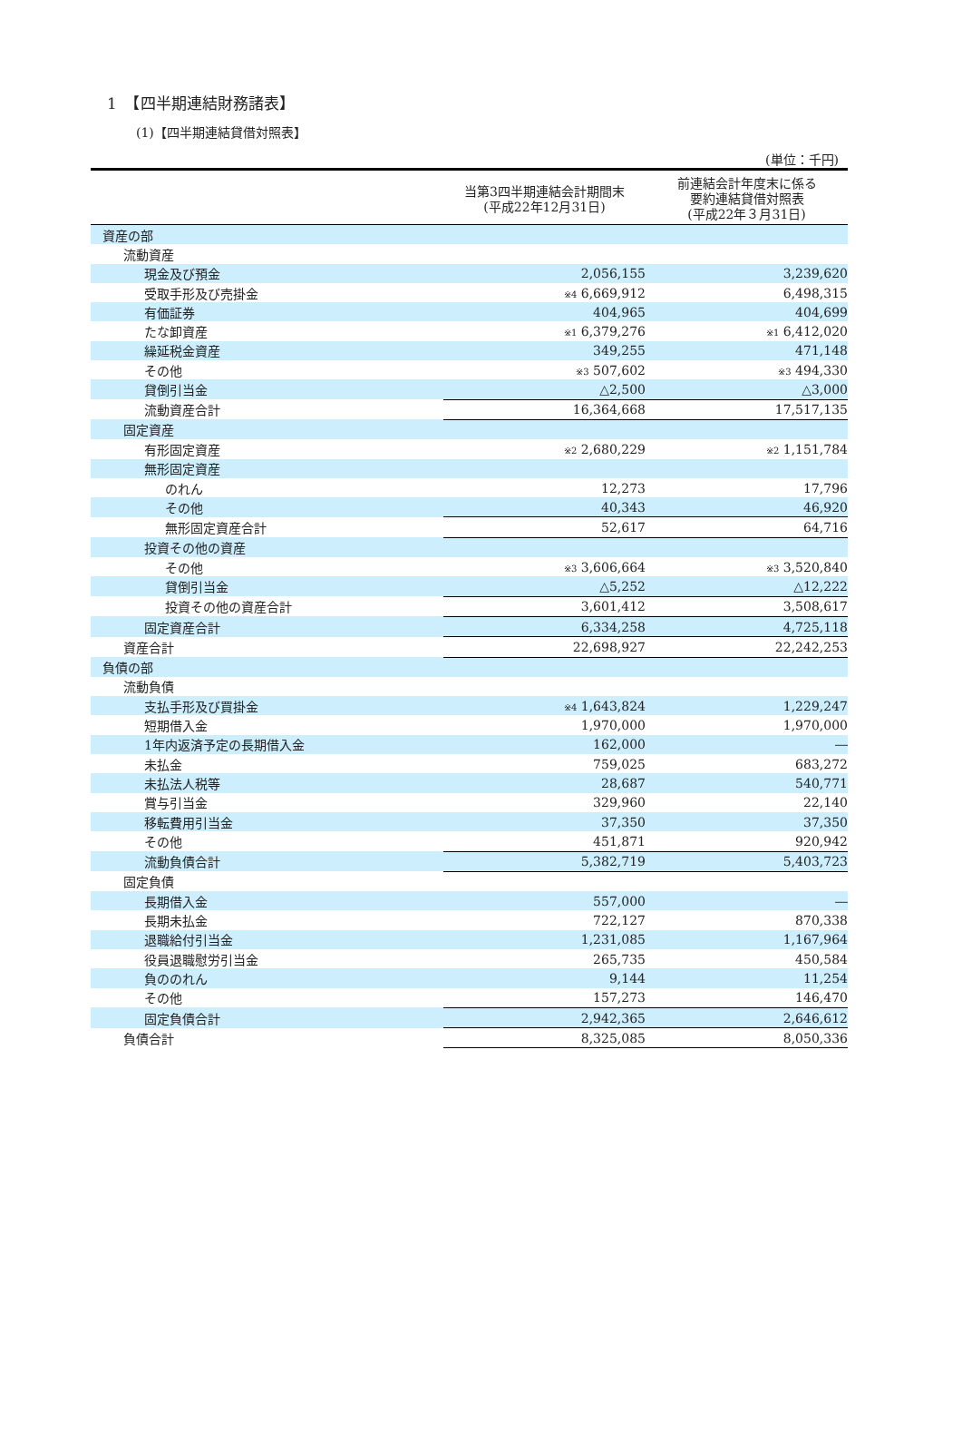1　【四半期連結財務諸表】
(1)【四半期連結貸借対照表】
(単位：千円)
| | 当第3四半期連結会計期間末 (平成22年12月31日) | 前連結会計年度末に係る 要約連結貸借対照表 (平成22年３月31日) |
| --- | --- | --- |
| 資産の部 | | |
| 流動資産 | | |
| 現金及び預金 | 2,056,155 | 3,239,620 |
| 受取手形及び売掛金 | ※4 6,669,912 | 6,498,315 |
| 有価証券 | 404,965 | 404,699 |
| たな卸資産 | ※1 6,379,276 | ※1 6,412,020 |
| 繰延税金資産 | 349,255 | 471,148 |
| その他 | ※3 507,602 | ※3 494,330 |
| 貸倒引当金 | △2,500 | △3,000 |
| 流動資産合計 | 16,364,668 | 17,517,135 |
| 固定資産 | | |
| 有形固定資産 | ※2 2,680,229 | ※2 1,151,784 |
| 無形固定資産 | | |
| のれん | 12,273 | 17,796 |
| その他 | 40,343 | 46,920 |
| 無形固定資産合計 | 52,617 | 64,716 |
| 投資その他の資産 | | |
| その他 | ※3 3,606,664 | ※3 3,520,840 |
| 貸倒引当金 | △5,252 | △12,222 |
| 投資その他の資産合計 | 3,601,412 | 3,508,617 |
| 固定資産合計 | 6,334,258 | 4,725,118 |
| 資産合計 | 22,698,927 | 22,242,253 |
| 負債の部 | | |
| 流動負債 | | |
| 支払手形及び買掛金 | ※4 1,643,824 | 1,229,247 |
| 短期借入金 | 1,970,000 | 1,970,000 |
| 1年内返済予定の長期借入金 | 162,000 | ― |
| 未払金 | 759,025 | 683,272 |
| 未払法人税等 | 28,687 | 540,771 |
| 賞与引当金 | 329,960 | 22,140 |
| 移転費用引当金 | 37,350 | 37,350 |
| その他 | 451,871 | 920,942 |
| 流動負債合計 | 5,382,719 | 5,403,723 |
| 固定負債 | | |
| 長期借入金 | 557,000 | ― |
| 長期未払金 | 722,127 | 870,338 |
| 退職給付引当金 | 1,231,085 | 1,167,964 |
| 役員退職慰労引当金 | 265,735 | 450,584 |
| 負ののれん | 9,144 | 11,254 |
| その他 | 157,273 | 146,470 |
| 固定負債合計 | 2,942,365 | 2,646,612 |
| 負債合計 | 8,325,085 | 8,050,336 |